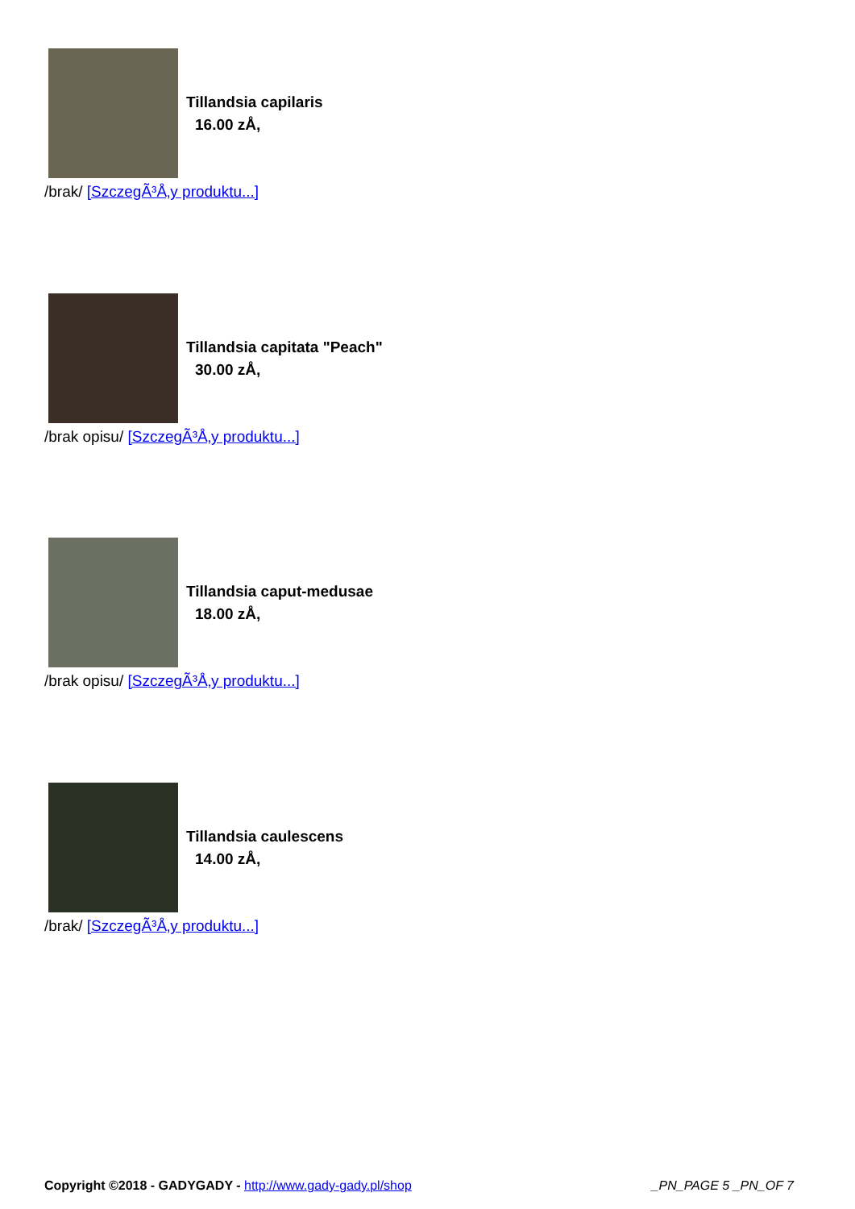Tillandsia capilaris
16.00 zÅ,
/brak/ [SzczegÃ³Å‚y produktu...]
Tillandsia capitata "Peach"
30.00 zÅ,
/brak opisu/ [SzczegÃ³Å‚y produktu...]
Tillandsia caput-medusae
18.00 zÅ,
/brak opisu/ [SzczegÃ³Å‚y produktu...]
Tillandsia caulescens
14.00 zÅ,
/brak/ [SzczegÃ³Å‚y produktu...]
Copyright ©2018 - GADYGADY - http://www.gady-gady.pl/shop
_PN_PAGE 5 _PN_OF 7